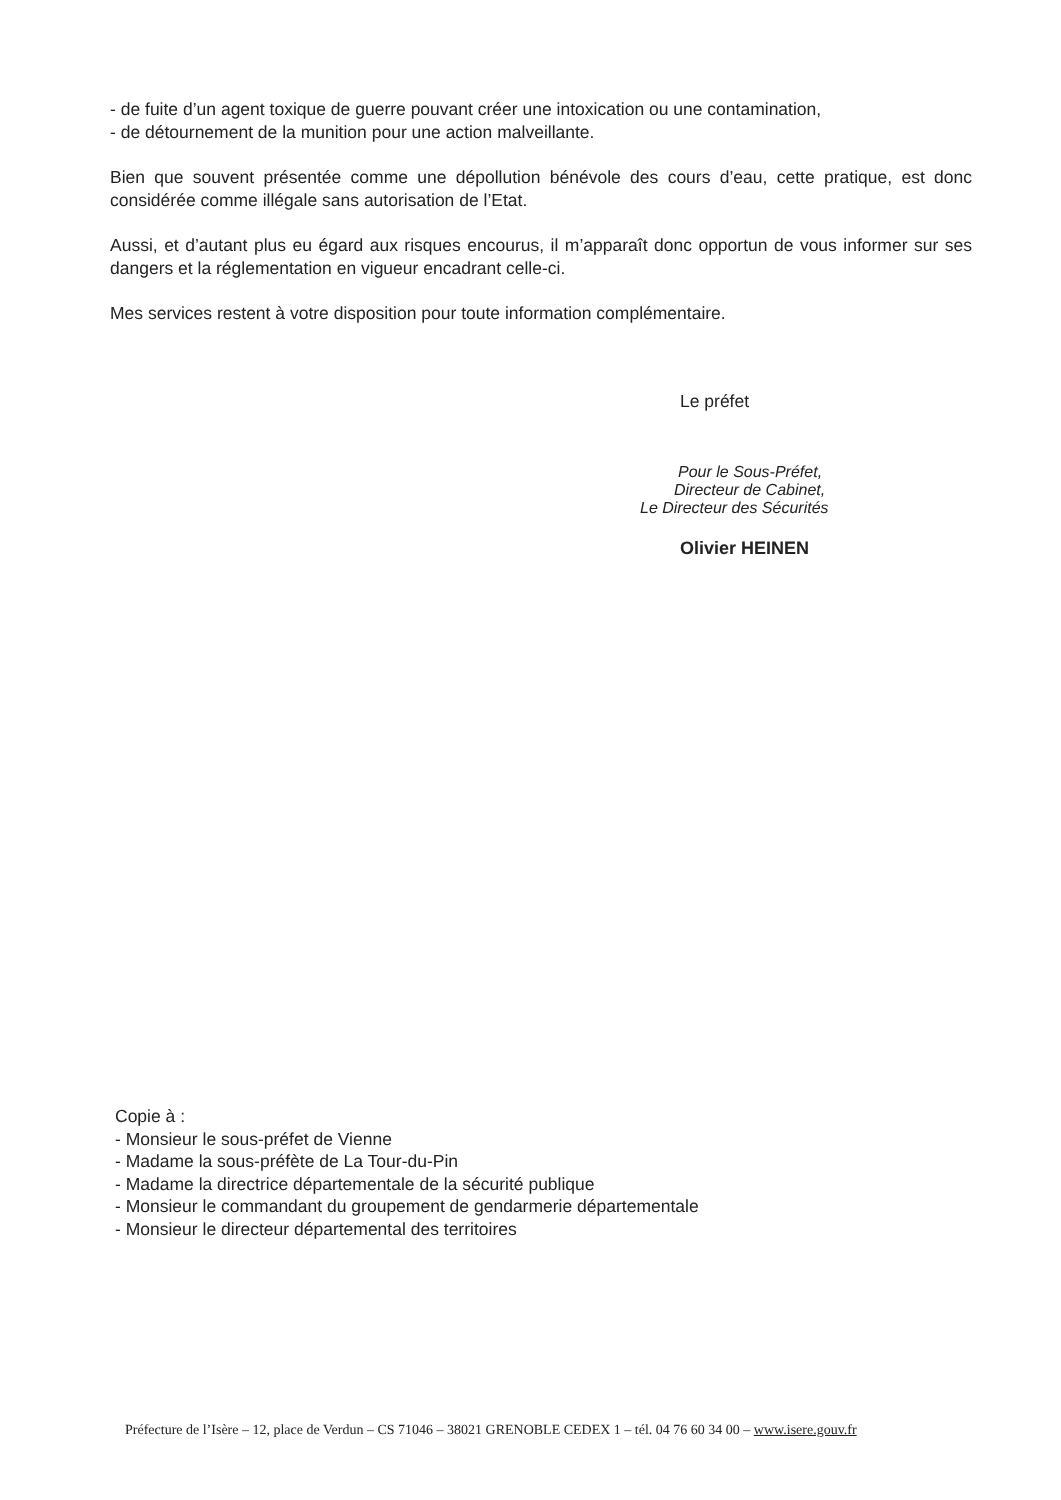- de fuite d’un agent toxique de guerre pouvant créer une intoxication ou une contamination,
- de détournement de la munition pour une action malveillante.
Bien que souvent présentée comme une dépollution bénévole des cours d’eau, cette pratique, est donc considérée comme illégale sans autorisation de l’Etat.
Aussi, et d’autant plus eu égard aux risques encourus, il m’apparaît donc opportun de vous informer sur ses dangers et la réglementation en vigueur encadrant celle-ci.
Mes services restent à votre disposition pour toute information complémentaire.
Le préfet
Pour le Sous-Préfet,
Directeur de Cabinet,
Le Directeur des Sécurités
Olivier HEINEN
Copie à :
- Monsieur le sous-préfet de Vienne
- Madame la sous-préfète de La Tour-du-Pin
- Madame la directrice départementale de la sécurité publique
- Monsieur le commandant du groupement de gendarmerie départementale
- Monsieur le directeur départemental des territoires
Préfecture de l’Isère – 12, place de Verdun – CS 71046 – 38021 GRENOBLE CEDEX 1 – tél. 04 76 60 34 00 – www.isere.gouv.fr